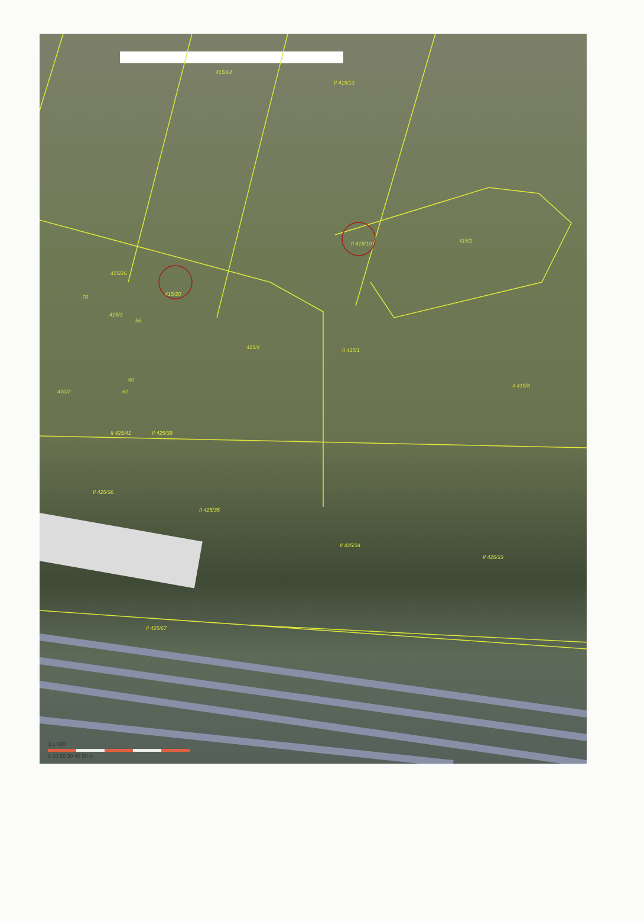415/14
II 415/13
415/26
415/20
II 415/10 415/2
70
415/3
58
415/4 II 415/1
II 415/8
60
61
410/2
II 425/41 II 425/39
II 425/36
II 425/35
II 425/34
II 425/33
II 425/67
1:1 000
0 10 20 30 40 50 m